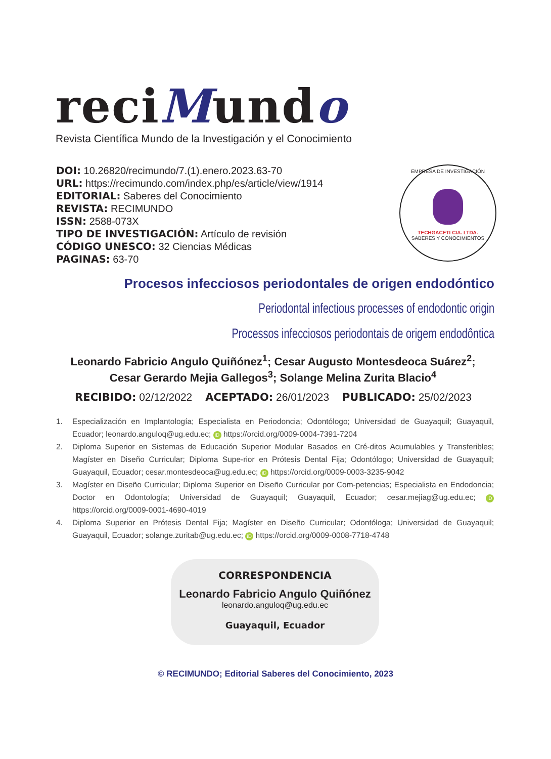reciMundo
Revista Científica Mundo de la Investigación y el Conocimiento
DOI: 10.26820/recimundo/7.(1).enero.2023.63-70
URL: https://recimundo.com/index.php/es/article/view/1914
EDITORIAL: Saberes del Conocimiento
REVISTA: RECIMUNDO
ISSN: 2588-073X
TIPO DE INVESTIGACIÓN: Artículo de revisión
CÓDIGO UNESCO: 32 Ciencias Médicas
PAGINAS: 63-70
EMPRESA DE INVESTIGACIÓN
TECHGACETI CIA. LTDA.
SABERES Y CONOCIMIENTOS
Procesos infecciosos periodontales de origen endodóntico
Periodontal infectious processes of endodontic origin
Processos infecciosos periodontais de origem endodôntica
Leonardo Fabricio Angulo Quiñónez<sup>1</sup>; Cesar Augusto Montesdeoca Suárez<sup>2</sup>; Cesar Gerardo Mejia Gallegos<sup>3</sup>; Solange Melina Zurita Blacio<sup>4</sup>
RECIBIDO: 02/12/2022 ACEPTADO: 26/01/2023 PUBLICADO: 25/02/2023
1. Especialización en Implantología; Especialista en Periodoncia; Odontólogo; Universidad de Guayaquil; Guayaquil, Ecuador; leonardo.anguloq@ug.edu.ec; iD https://orcid.org/0009-0004-7391-7204
2. Diploma Superior en Sistemas de Educación Superior Modular Basados en Cré-ditos Acumulables y Transferibles; Magíster en Diseño Curricular; Diploma Supe-rior en Prótesis Dental Fija; Odontólogo; Universidad de Guayaquil; Guayaquil, Ecuador; cesar.montesdeoca@ug.edu.ec; iD https://orcid.org/0009-0003-3235-9042
3. Magíster en Diseño Curricular; Diploma Superior en Diseño Curricular por Com-petencias; Especialista en Endodoncia; Doctor en Odontología; Universidad de Guayaquil; Guayaquil, Ecuador; cesar.mejiag@ug.edu.ec; iD https://orcid.org/0009-0001-4690-4019
4. Diploma Superior en Prótesis Dental Fija; Magíster en Diseño Curricular; Odontóloga; Universidad de Guayaquil; Guayaquil, Ecuador; solange.zuritab@ug.edu.ec; iD https://orcid.org/0009-0008-7718-4748
CORRESPONDENCIA
Leonardo Fabricio Angulo Quiñónez
leonardo.anguloq@ug.edu.ec
Guayaquil, Ecuador
© RECIMUNDO; Editorial Saberes del Conocimiento, 2023